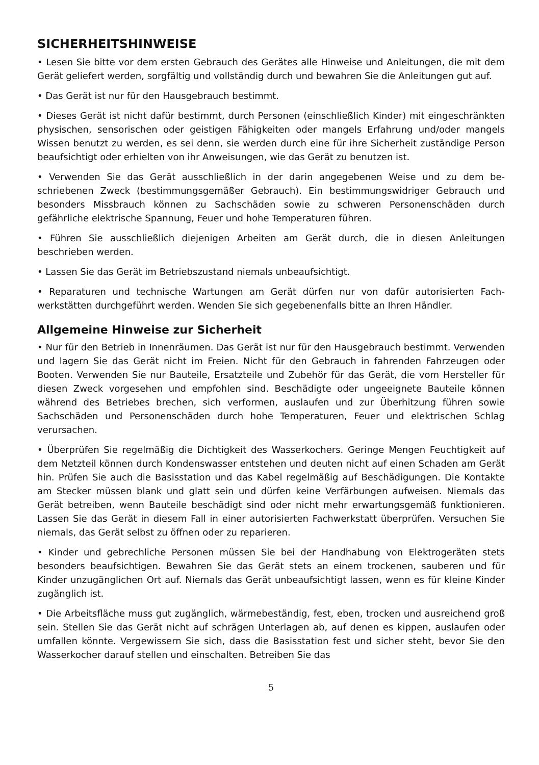SICHERHEITSHINWEISE
• Lesen Sie bitte vor dem ersten Gebrauch des Gerätes alle Hinweise und Anleitungen, die mit dem Gerät geliefert werden, sorgfältig und vollständig durch und bewahren Sie die Anleitungen gut auf.
• Das Gerät ist nur für den Hausgebrauch bestimmt.
• Dieses Gerät ist nicht dafür bestimmt, durch Personen (einschließlich Kinder) mit einge­schränkten physischen, sensorischen oder geistigen Fähigkeiten oder mangels Erfahrung und/oder mangels Wissen benutzt zu werden, es sei denn, sie werden durch eine für ihre Sicherheit zuständige Person beaufsichtigt oder erhielten von ihr Anweisungen, wie das Gerät zu benutzen ist.
• Verwenden Sie das Gerät ausschließlich in der darin angegebenen Weise und zu dem be­schriebenen Zweck (bestimmungsgemäßer Gebrauch). Ein bestimmungswidriger Gebrauch und besonders Missbrauch können zu Sachschäden sowie zu schweren Personenschäden durch gefährliche elektrische Spannung, Feuer und hohe Temperaturen führen.
• Führen Sie ausschließlich diejenigen Arbeiten am Gerät durch, die in diesen Anleitungen beschrieben werden.
• Lassen Sie das Gerät im Betriebszustand niemals unbeaufsichtigt.
• Reparaturen und technische Wartungen am Gerät dürfen nur von dafür autorisierten Fach­werkstätten durchgeführt werden. Wenden Sie sich gegebenenfalls bitte an Ihren Händler.
Allgemeine Hinweise zur Sicherheit
• Nur für den Betrieb in Innenräumen. Das Gerät ist nur für den Hausgebrauch bestimmt. Verwenden und lagern Sie das Gerät nicht im Freien. Nicht für den Gebrauch in fahrenden Fahrzeugen oder Booten. Verwenden Sie nur Bauteile, Ersatzteile und Zubehör für das Ge­rät, die vom Hersteller für diesen Zweck vorgesehen und empfohlen sind. Beschädigte oder ungeeignete Bauteile können während des Betriebes brechen, sich verformen, auslaufen und zur Überhitzung führen sowie Sachschäden und Personenschäden durch hohe Tempera­turen, Feuer und elektrischen Schlag verursachen.
• Überprüfen Sie regelmäßig die Dichtigkeit des Wasserkochers. Geringe Mengen Feuch­tigkeit auf dem Netzteil können durch Kondenswasser entstehen und deuten nicht auf einen Schaden am Gerät hin. Prüfen Sie auch die Basisstation und das Kabel regelmäßig auf Beschädigungen. Die Kontakte am Stecker müssen blank und glatt sein und dürfen keine Verfärbungen aufweisen. Niemals das Gerät betreiben, wenn Bauteile beschädigt sind oder nicht mehr erwartungsgemäß funktionieren. Lassen Sie das Gerät in diesem Fall in einer autorisierten Fachwerkstatt überprüfen. Versuchen Sie niemals, das Gerät selbst zu öffnen oder zu reparieren.
• Kinder und gebrechliche Personen müssen Sie bei der Handhabung von Elektrogeräten stets besonders beaufsichtigen. Bewahren Sie das Gerät stets an einem trockenen, sauberen und für Kinder unzugänglichen Ort auf. Niemals das Gerät unbeaufsichtigt lassen, wenn es für kleine Kinder zugänglich ist.
• Die Arbeitsfläche muss gut zugänglich, wärmebeständig, fest, eben, trocken und ausrei­chend groß sein. Stellen Sie das Gerät nicht auf schrägen Unterlagen ab, auf denen es kip­pen, auslaufen oder umfallen könnte. Vergewissern Sie sich, dass die Basisstation fest und sicher steht, bevor Sie den Wasserkocher darauf stellen und einschalten. Betreiben Sie das
5